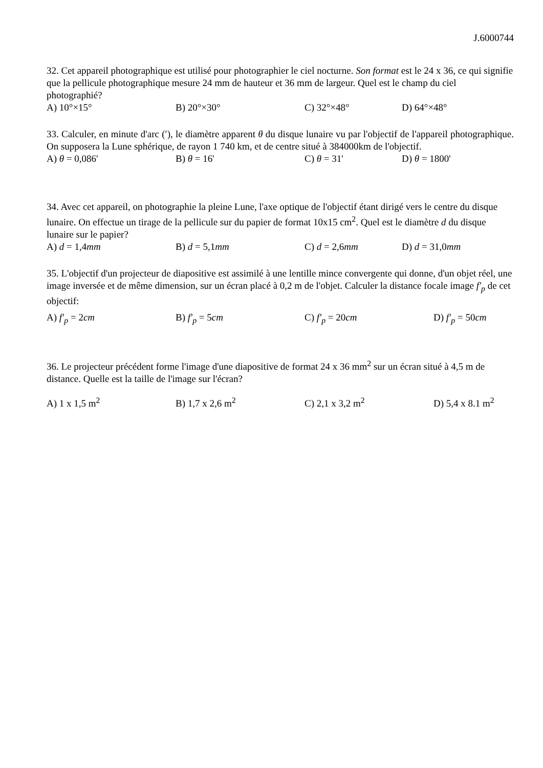J.6000744
32. Cet appareil photographique est utilisé pour photographier le ciel nocturne. Son format est le 24 x 36, ce qui signifie que la pellicule photographique mesure 24 mm de hauteur et 36 mm de largeur. Quel est le champ du ciel photographié?
A) 10°×15° B) 20°×30° C) 32°×48° D) 64°×48°
33. Calculer, en minute d'arc (ʹ), le diamètre apparent θ du disque lunaire vu par l'objectif de l'appareil photographique. On supposera la Lune sphérique, de rayon 1 740 km, et de centre situé à 384000km de l'objectif.
A) θ = 0,086' B) θ = 16' C) θ = 31' D) θ = 1800'
34. Avec cet appareil, on photographie la pleine Lune, l'axe optique de l'objectif étant dirigé vers le centre du disque lunaire. On effectue un tirage de la pellicule sur du papier de format 10x15 cm<sup>2</sup>. Quel est le diamètre d du disque lunaire sur le papier?
A) d = 1,4mm B) d = 5,1mm C) d = 2,6mm D) d = 31,0mm
35. L'objectif d'un projecteur de diapositive est assimilé à une lentille mince convergente qui donne, d'un objet réel, une image inversée et de même dimension, sur un écran placé à 0,2 m de l'objet. Calculer la distance focale image f′<sub>p</sub> de cet objectif:
A) f′<sub>p</sub> = 2cm B) f′<sub>p</sub> = 5cm C) f′<sub>p</sub> = 20cm D) f′<sub>p</sub> = 50cm
36. Le projecteur précédent forme l'image d'une diapositive de format 24 x 36 mm<sup>2</sup> sur un écran situé à 4,5 m de distance. Quelle est la taille de l'image sur l'écran?
A) 1 x 1,5 m<sup>2</sup> B) 1,7 x 2,6 m<sup>2</sup> C) 2,1 x 3,2 m<sup>2</sup> D) 5,4 x 8.1 m<sup>2</sup>